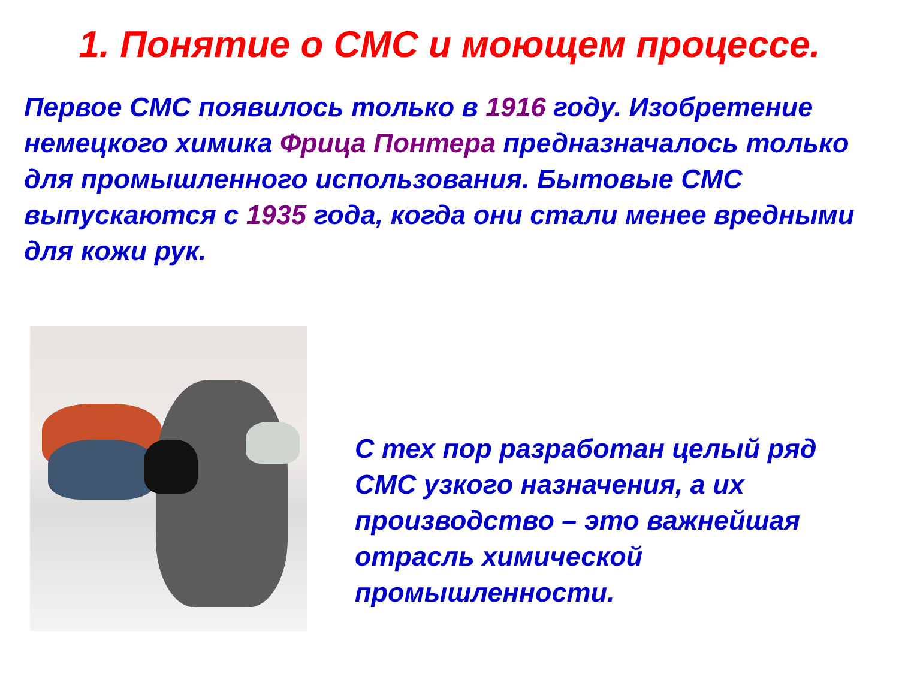1. Понятие о СМС и моющем процессе.
Первое СМС появилось только в 1916 году. Изобретение немецкого химика Фрица Понтера предназначалось только для промышленного использования. Бытовые СМС выпускаются с 1935 года, когда они стали менее вредными для кожи рук.
С тех пор разработан целый ряд СМС узкого назначения, а их производство – это важнейшая отрасль химической промышленности.